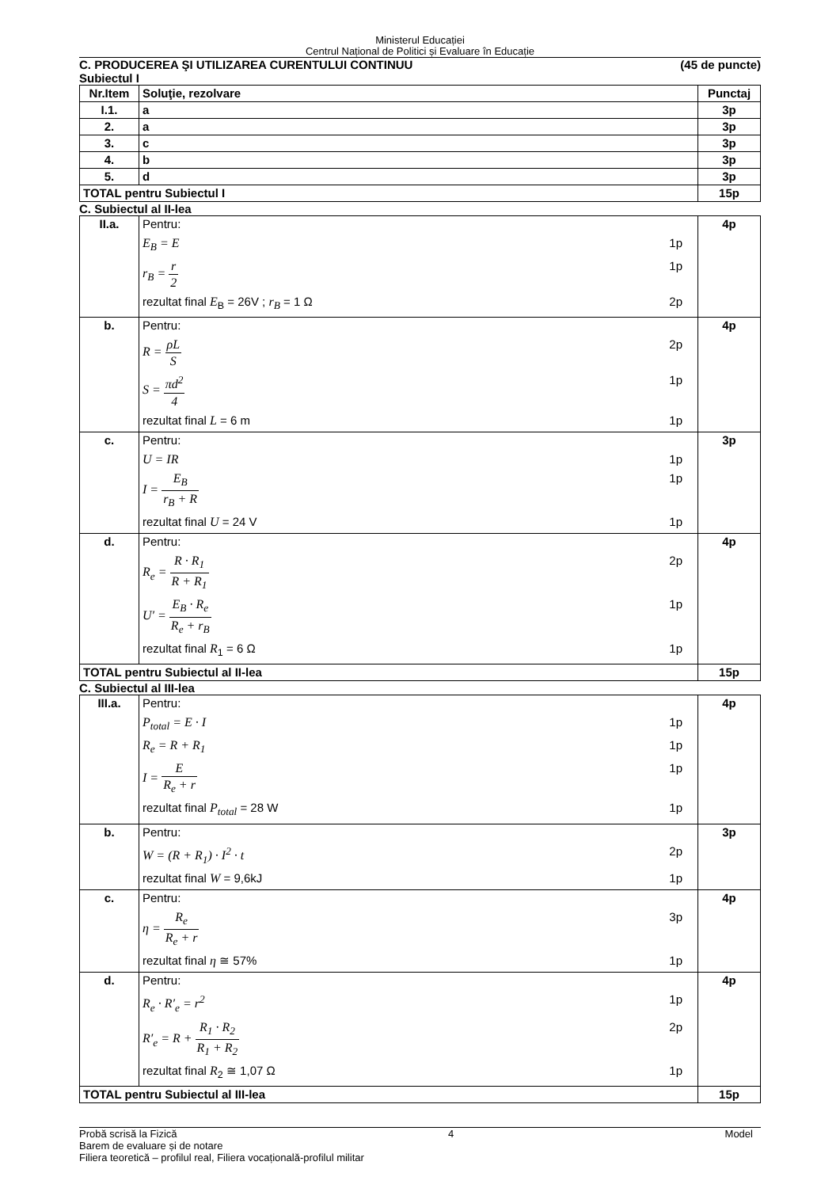Ministerul Educației
Centrul Național de Politici și Evaluare în Educație
C. PRODUCEREA ŞI UTILIZAREA CURENTULUI CONTINUU (45 de puncte)
Subiectul I
| Nr.Item | Soluţie, rezolvare | Punctaj |
| --- | --- | --- |
| I.1. | a | 3p |
| 2. | a | 3p |
| 3. | c | 3p |
| 4. | b | 3p |
| 5. | d | 3p |
| TOTAL pentru Subiectul I | | 15p |
C. Subiectul al II-lea
| II.a. | Pentru: E<sub>B</sub> = E 1p r<sub>B</sub> = r 2 1p rezultat final E<sub>B</sub> = 26V ; r<sub>B</sub> = 1 Ω 2p | 4p |
| b. | Pentru: R = ρL S 2p S = πd<sup>2</sup> 4 1p rezultat final L = 6 m 1p | 4p |
| c. | Pentru: U = IR 1p I = E<sub>B</sub> r<sub>B</sub> + R 1p rezultat final U = 24 V 1p | 3p |
| d. | Pentru: R<sub>e</sub> = R · R<sub>1</sub> R + R<sub>1</sub> 2p U′ = E<sub>B</sub> · R<sub>e</sub> R<sub>e</sub> + r<sub>B</sub> 1p rezultat final R<sub>1</sub> = 6 Ω 1p | 4p |
| TOTAL pentru Subiectul al II-lea | | 15p |
C. Subiectul al III-lea
| III.a. | Pentru: P<sub>total</sub> = E · I 1p R<sub>e</sub> = R + R<sub>1</sub> 1p I = E R<sub>e</sub> + r 1p rezultat final P<sub>total</sub> = 28 W 1p | 4p |
| b. | Pentru: W = (R + R<sub>1</sub>) · I<sup>2</sup> · t 2p rezultat final W = 9,6kJ 1p | 3p |
| c. | Pentru: η = R<sub>e</sub> R<sub>e</sub> + r 3p rezultat final η ≅ 57% 1p | 4p |
| d. | Pentru: R<sub>e</sub> · R′<sub>e</sub> = r<sup>2</sup> 1p R′<sub>e</sub> = R + R<sub>1</sub> · R<sub>2</sub> R<sub>1</sub> + R<sub>2</sub> 2p rezultat final R<sub>2</sub> ≅ 1,07 Ω 1p | 4p |
| TOTAL pentru Subiectul al III-lea | | 15p |
Probă scrisă la Fizică 4 Model
Barem de evaluare și de notare
Filiera teoretică – profilul real, Filiera vocațională-profilul militar